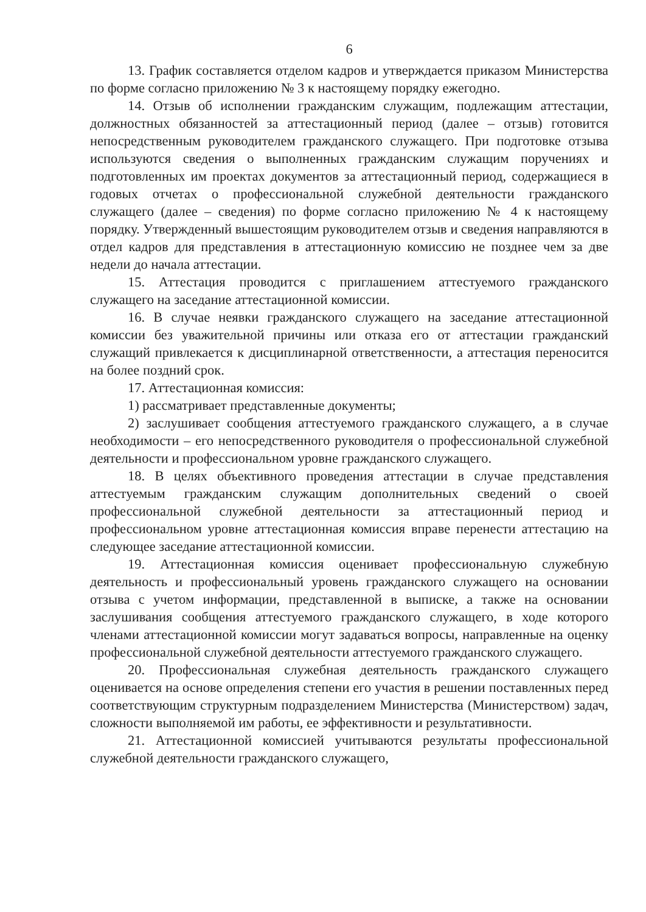6
13. График составляется отделом кадров и утверждается приказом Министерства по форме согласно приложению № 3 к настоящему порядку ежегодно.
14. Отзыв об исполнении гражданским служащим, подлежащим аттестации, должностных обязанностей за аттестационный период (далее – отзыв) готовится непосредственным руководителем гражданского служащего. При подготовке отзыва используются сведения о выполненных гражданским служащим поручениях и подготовленных им проектах документов за аттестационный период, содержащиеся в годовых отчетах о профессиональной служебной деятельности гражданского служащего (далее – сведения) по форме согласно приложению № 4 к настоящему порядку. Утвержденный вышестоящим руководителем отзыв и сведения направляются в отдел кадров для представления в аттестационную комиссию не позднее чем за две недели до начала аттестации.
15. Аттестация проводится с приглашением аттестуемого гражданского служащего на заседание аттестационной комиссии.
16. В случае неявки гражданского служащего на заседание аттестационной комиссии без уважительной причины или отказа его от аттестации гражданский служащий привлекается к дисциплинарной ответственности, а аттестация переносится на более поздний срок.
17. Аттестационная комиссия:
1) рассматривает представленные документы;
2) заслушивает сообщения аттестуемого гражданского служащего, а в случае необходимости – его непосредственного руководителя о профессиональной служебной деятельности и профессиональном уровне гражданского служащего.
18. В целях объективного проведения аттестации в случае представления аттестуемым гражданским служащим дополнительных сведений о своей профессиональной служебной деятельности за аттестационный период и профессиональном уровне аттестационная комиссия вправе перенести аттестацию на следующее заседание аттестационной комиссии.
19. Аттестационная комиссия оценивает профессиональную служебную деятельность и профессиональный уровень гражданского служащего на основании отзыва с учетом информации, представленной в выписке, а также на основании заслушивания сообщения аттестуемого гражданского служащего, в ходе которого членами аттестационной комиссии могут задаваться вопросы, направленные на оценку профессиональной служебной деятельности аттестуемого гражданского служащего.
20. Профессиональная служебная деятельность гражданского служащего оценивается на основе определения степени его участия в решении поставленных перед соответствующим структурным подразделением Министерства (Министерством) задач, сложности выполняемой им работы, ее эффективности и результативности.
21. Аттестационной комиссией учитываются результаты профессиональной служебной деятельности гражданского служащего,